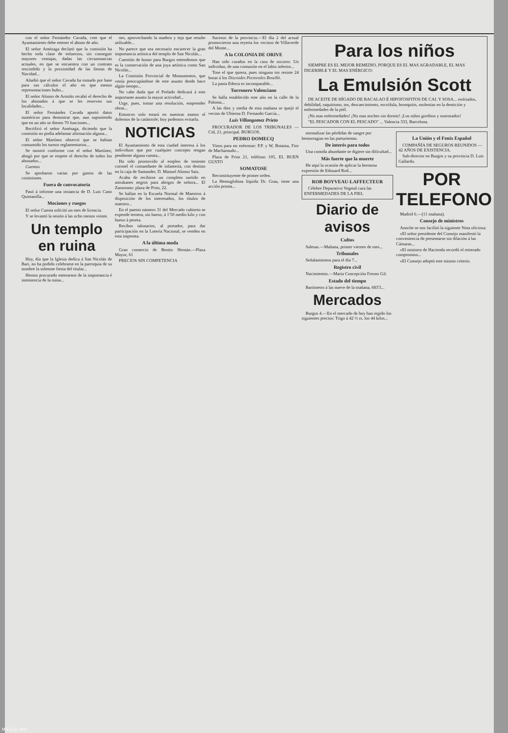con el señor Fernández Cavada, cree que el Ayuntamiento debe retener el abono de año.
El señor Amézaga declaró que la comisión ha hecho toda clase de esfuerzos, sin conseguir mayores ventajas, dadas las circunstancias actuales, en que se encuentra con un contrato rescindido y la proximidad de las fiestas de Navidad...
Añadió que el señor Cavada ha tomado por base para sus cálculos el año en que menos representaciones hubo...
El señor Alonso de Armiño recabó el derecho de los abonados á que se les reserven sus localidades...
El señor Fernández Cavada aportó datos numéricos para demostrar que, aun suponiendo que en un año se diesen 70 funciones...
Rectificó el señor Amézaga, diciendo que la comisión no podía adelantar afirmación alguna...
El señor Martínez observó que se habían consumido los turnos reglamentarios...
Se mostró conforme con el señor Martínez; abogó por que se respete el derecho de todos los abonados...
Cuentas
Se aprobaron varias por gastos de las comisiones.
Fuera de convocatoria
Pasó á informe una instancia de D. Luis Cano Quintanilla...
Mociones y ruegos
El señor Cuesta solicitó un mes de licencia.
Y se levantó la sesión á las ocho menos veinte.
Un templo en ruina
Hoy, día que la Iglesia dedica á San Nicolás de Bari, no ha podido celebrarse en la parroquia de su nombre la solemne fiesta del titular...
Hemos procurado enterarnos de la importancia é inminencia de la ruina...
nes, aprovechando la madera y teja que resulte utilizable...
No parece que sea necesario encarecer la gran importancia artística del templo de San Nicolás...
Cuestión de honor para Burgos entendemos que es la conservación de una joya artística como San Nicolás...
La Comisión Provincial de Monumentos, que venía preocupándose de este asunto desde hace algún tiempo...
No cabe duda que el Prelado dedicará á este importante asunto la mayor actividad...
Urge, pues, tomar una resolución, emprender obras...
Entonces solo estará en nuestras manos el dolernos de la catástrofe; hoy podemos evitarla.
NOTICIAS
El Ayuntamiento de esta ciudad interesa á los individuos que por cualquier concepto tengan pendiente alguna cuenta...
Ha sido promovido al empleo de teniente coronel el comandante de infantería, con destino en la caja de Santander, D. Manuel Alonso Saiz.
Acaba de recibirse un completo surtido en astrakanes negros para abrigos de señora... El Zamorano: plaza de Prim, 22.
Se hallan en la Escuela Normal de Maestros á disposición de los interesados, los títulos de maestro...
En el puesto número 31 del Mercado cubierto se expende ternera, sin hueso, á 1'50 medio kilo y con hueso á peseta.
Recibos talonarios, al portador, para dar participación en la Lotería Nacional, se venden en esta imprenta.
A la última moda
Gran comercio de Benito Hernán.—Plaza Mayor, 61
PRECIOS SIN COMPETENCIA
Sucesos de la provincia.—El día 2 del actual promovieron una reyerta los vecinos de Villaverde del Monte...
A la COLONIA DE ORIVE
Han sido curados en la casa de socorro: Un individuo, de una contusión en el labio inferior...
Tose el que quiera, pues ninguna tos resiste 24 horas á los Discoides Pectorales Roselló.
La pasta Ederra es incomparable...
Turronero Valenciano
Se halla establecido este año en la calle de la Paloma...
A las diez y media de esta mañana se quejó el vecino de Ubierna D. Fernando García...
Luis Villangomez Prieto
PROCURADOR DE LOS TRIBUNALES — Cid, 21, principal. BURGOS.
PEDRO DOMECQ
Vinos para no enfermar: P.P. y W, Botaina, Fior de Macharnudo...
Plaza de Prim 21, teléfono 105, EL BUEN GUSTO
SOMATOSE
Reconstituyente de primer orden.
La Hemoglobina líquida Dr. Grau, tiene una acción pronta...
Para los niños
SIEMPRE ES EL MEJOR REMEDIO, PORQUE ES EL MAS AGRADABLE, EL MAS DIGERIBLE Y EL MAS ENÉRGICO:
La Emulsión Scott
DE ACEITE DE HÍGADO DE BACALAO É HIPOFOSFITOS DE CAL Y SOSA... resfriados, debilidad, raquitismo, tos, descaecimiento, escrófula, bronquitis, molestias en la dentición y enfermedades de la piél.
¡No mas enfermedades! ¡No mas noches sin dormir! ¡Los niños gorditos y sonrosados!
"EL PESCADOR CON EL PESCADO" ... Valencia 333, Barcelona.
normalizar las pérdidas de sangre por hemorragias en las parturientas.
De interés para todos
Una comida abundante se digiere sin dificultad...
Más fuerte que la muerte
He aquí la ocasión de aplicar la hermosa expresión de Edouard Rod...
ROB BOYVEAU-LAFFECTEUR
Célebre Depurativo Vegetal cura las ENFERMEDADES DE LA PIEL
Diario de avisos
Cultos
Salesas.—Mañana, primer viernes de mes...
Tribunales
Señalamientos para el día 7...
Registro civil
Nacimientos.—María Concepción Fresno Gil.
Estado del tiempo
Barómetro á las nueve de la mañana, 683'3...
Mercados
Burgos 4.—En el mercado de hoy han regido los siguientes precios: Trigo á 42 ½ rs. los 44 kilos...
La Unión y el Fenix Español
COMPAÑÍA DE SEGUROS REUNIDOS — 42 AÑOS DE EXISTENCIA.
Sub-director en Burgos y su provincia D. Luis Gallardo.
POR TELEFONO
Madrid 6.—(11 mañana).
Consejo de ministros
Anoche se nos facilitó la siguiente Nota oficiosa:
»El señor presidente del Consejo manifestó la conveniencia de presentarse sin dilación á las Cámaras...
»El ministro de Hacienda recordó el reiterado compromiso...
»El Consejo adoptó este mismo criterio.
M.E.C.D. 2017